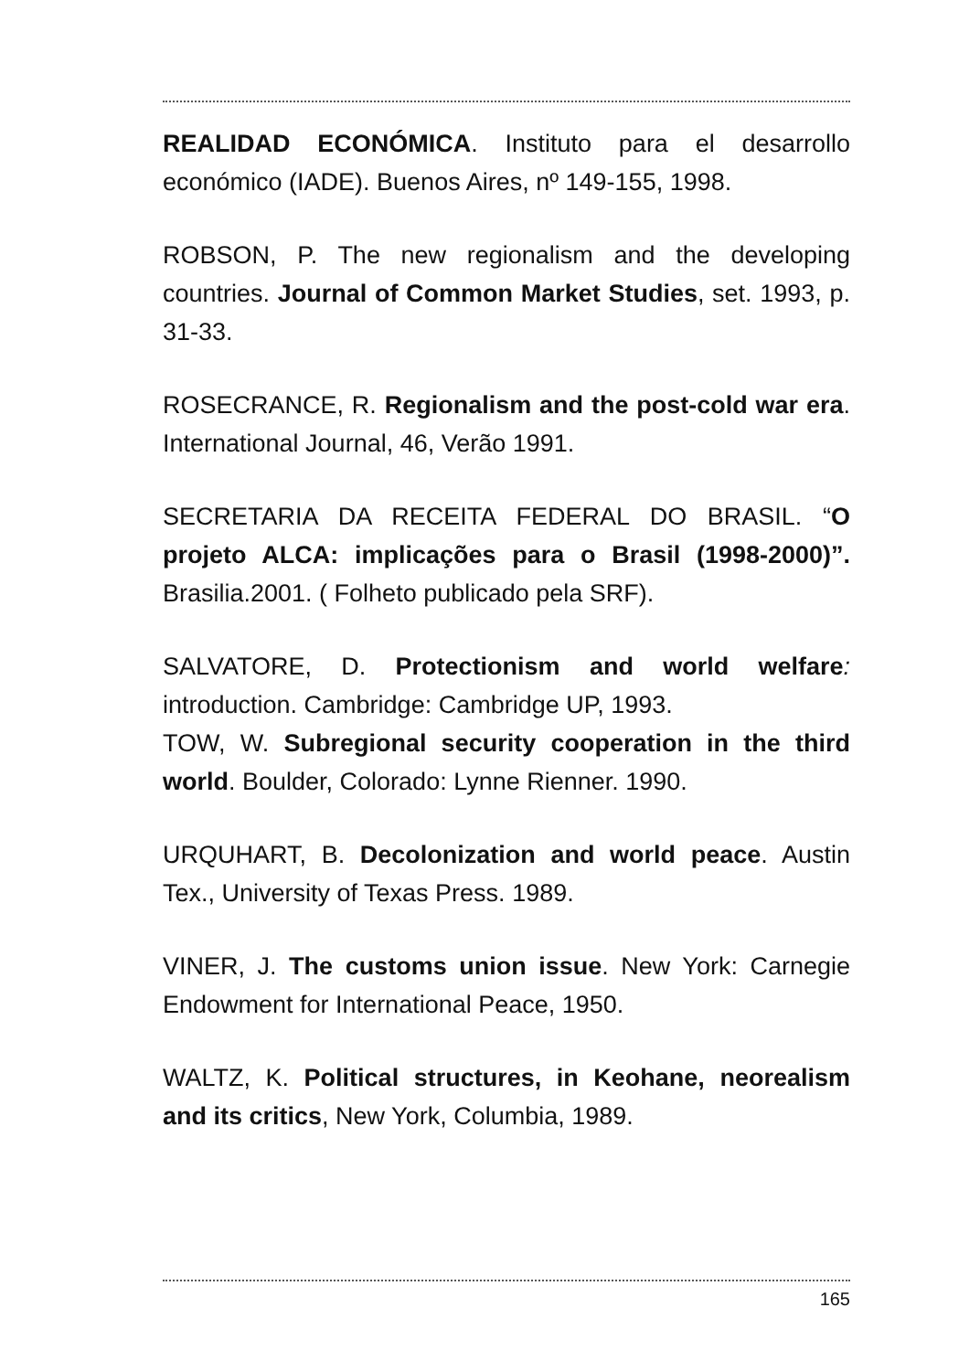REALIDAD ECONÓMICA. Instituto para el desarrollo económico (IADE). Buenos Aires, nº 149-155, 1998.
ROBSON, P. The new regionalism and the developing countries. Journal of Common Market Studies, set. 1993, p. 31-33.
ROSECRANCE, R. Regionalism and the post-cold war era. International Journal, 46, Verão 1991.
SECRETARIA DA RECEITA FEDERAL DO BRASIL. “O projeto ALCA: implicações para o Brasil (1998-2000)”. Brasilia.2001. ( Folheto publicado pela SRF).
SALVATORE, D. Protectionism and world welfare: introduction. Cambridge: Cambridge UP, 1993.
TOW, W. Subregional security cooperation in the third world. Boulder, Colorado: Lynne Rienner. 1990.
URQUHART, B. Decolonization and world peace. Austin Tex., University of Texas Press. 1989.
VINER, J. The customs union issue. New York: Carnegie Endowment for International Peace, 1950.
WALTZ, K. Political structures, in Keohane, neorealism and its critics, New York, Columbia, 1989.
165